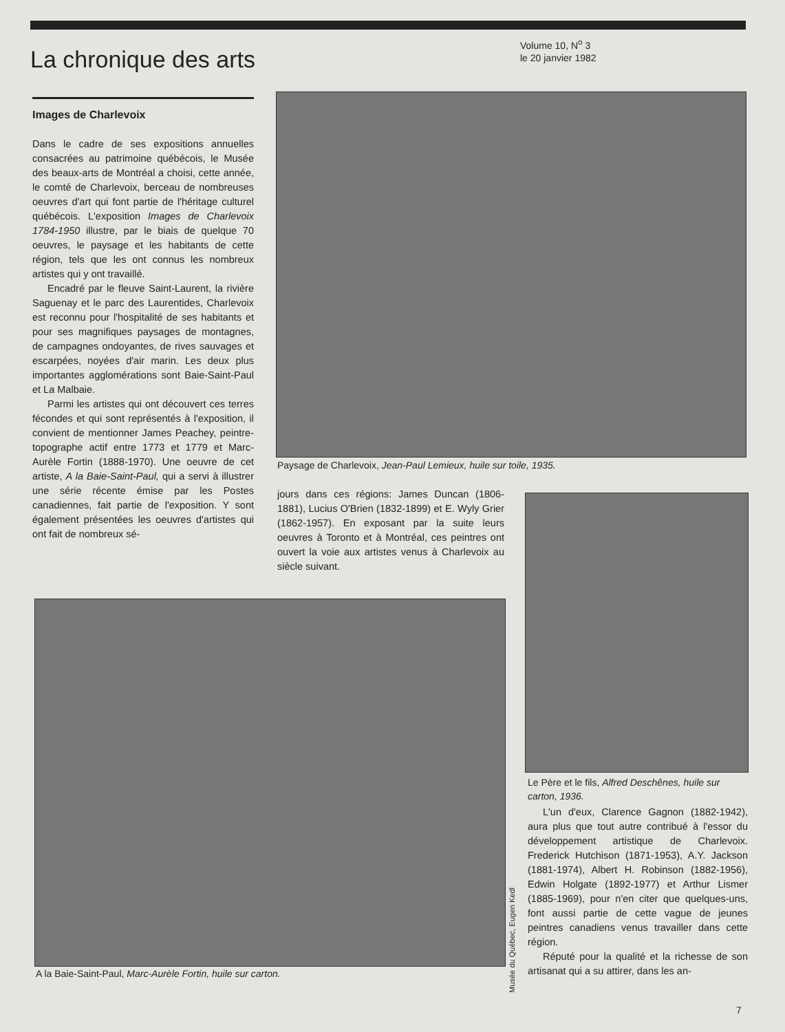La chronique des arts
Volume 10, N<sup>o</sup> 3
le 20 janvier 1982
Images de Charlevoix
Dans le cadre de ses expositions annuelles consacrées au patrimoine québécois, le Musée des beaux-arts de Montréal a choisi, cette année, le comté de Charlevoix, berceau de nombreuses oeuvres d'art qui font partie de l'héritage culturel québécois. L'exposition Images de Charlevoix 1784-1950 illustre, par le biais de quelque 70 oeuvres, le paysage et les habitants de cette région, tels que les ont connus les nombreux artistes qui y ont travaillé.
Encadré par le fleuve Saint-Laurent, la rivière Saguenay et le parc des Laurentides, Charlevoix est reconnu pour l'hospitalité de ses habitants et pour ses magnifiques paysages de montagnes, de campagnes ondoyantes, de rives sauvages et escarpées, noyées d'air marin. Les deux plus importantes agglomérations sont Baie-Saint-Paul et La Malbaie.
Parmi les artistes qui ont découvert ces terres fécondes et qui sont représentés à l'exposition, il convient de mentionner James Peachey, peintre-topographe actif entre 1773 et 1779 et Marc-Aurèle Fortin (1888-1970). Une oeuvre de cet artiste, A la Baie-Saint-Paul, qui a servi à illustrer une série récente émise par les Postes canadiennes, fait partie de l'exposition. Y sont également présentées les oeuvres d'artistes qui ont fait de nombreux sé-
Paysage de Charlevoix, Jean-Paul Lemieux, huile sur toile, 1935.
jours dans ces régions: James Duncan (1806-1881), Lucius O'Brien (1832-1899) et E. Wyly Grier (1862-1957). En exposant par la suite leurs oeuvres à Toronto et à Montréal, ces peintres ont ouvert la voie aux artistes venus à Charlevoix au siècle suivant.
Le Père et le fils, Alfred Deschênes, huile sur carton, 1936.
L'un d'eux, Clarence Gagnon (1882-1942), aura plus que tout autre contribué à l'essor du développement artistique de Charlevoix. Frederick Hutchison (1871-1953), A.Y. Jackson (1881-1974), Albert H. Robinson (1882-1956), Edwin Holgate (1892-1977) et Arthur Lismer (1885-1969), pour n'en citer que quelques-uns, font aussi partie de cette vague de jeunes peintres canadiens venus travailler dans cette région.
Réputé pour la qualité et la richesse de son artisanat qui a su attirer, dans les an-
Musée du Québec, Eugen Kedl
A la Baie-Saint-Paul, Marc-Aurèle Fortin, huile sur carton.
7